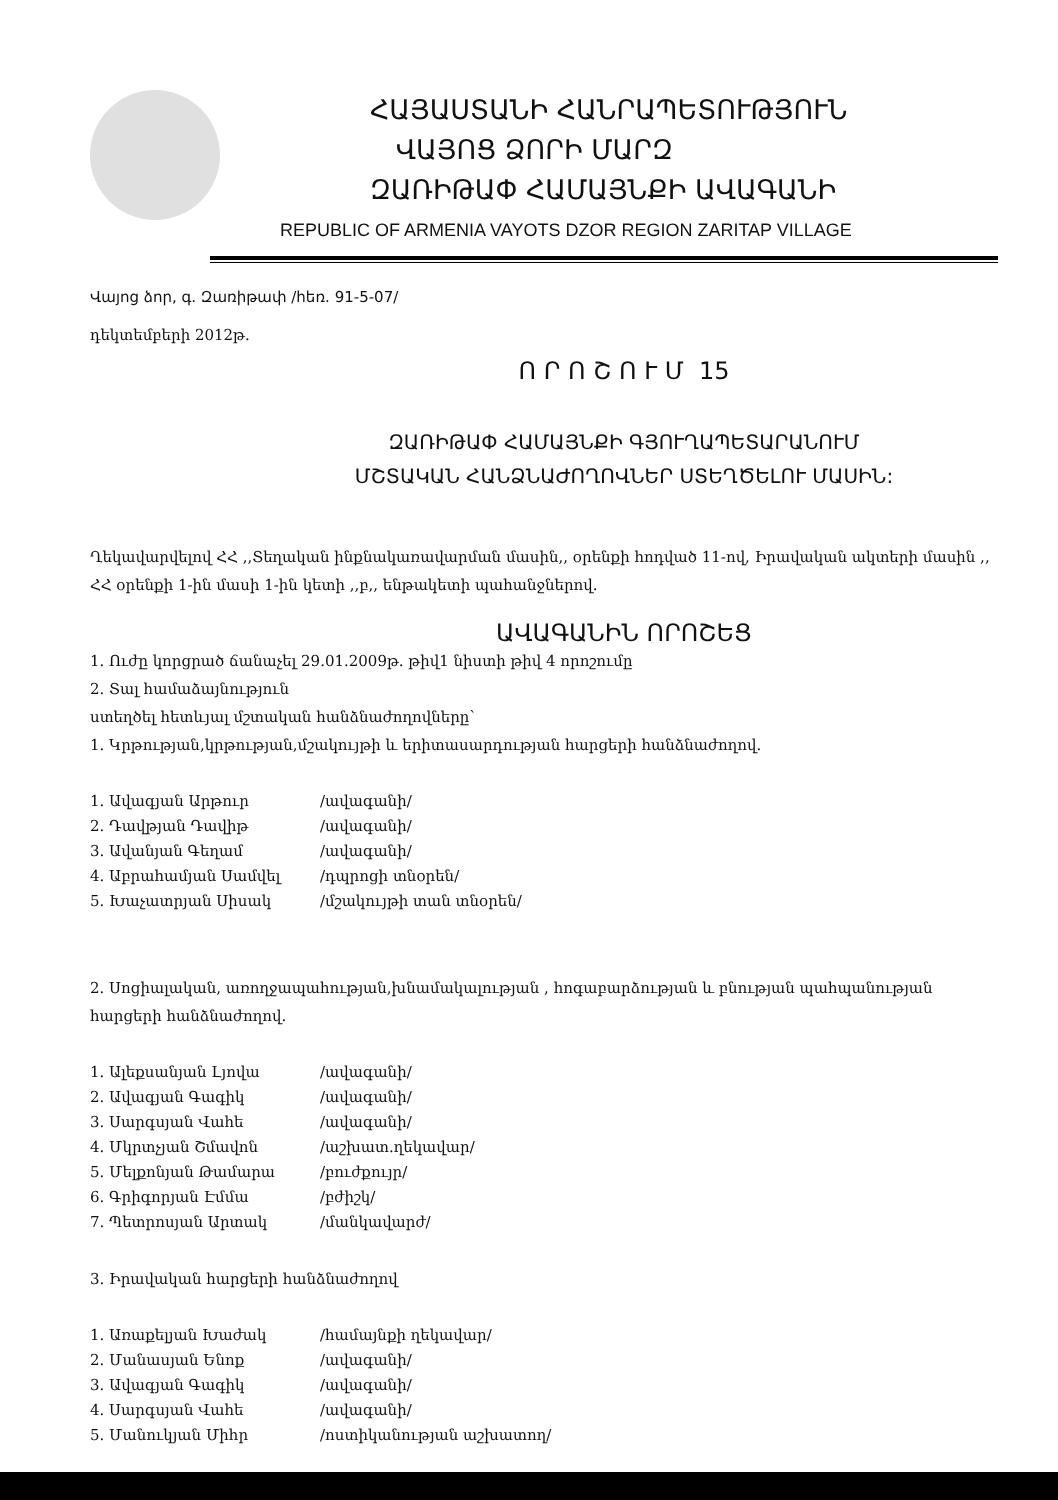ՀԱՅԱՍՏԱՆԻ ՀԱՆՐԱՊԵՏՈՒԹՅՈՒՆ
ՎԱՅՈՑ ՁՈՐԻ ՄԱՐԶ
ԶԱՌԻԹԱՓ ՀԱՄԱՅՆՔԻ ԱՎԱԳԱՆԻ
REPUBLIC OF ARMENIA VAYOTS DZOR REGION ZARITAP VILLAGE
Վայոց ձոր, գ. Զառիթափ /հեռ. 91-5-07/
դեկտեմբերի 2012թ.
Ո Ր Ո Շ Ո Ւ Մ 15
ԶԱՌԻԹԱՓ ՀԱՄԱՅՆՔԻ ԳՅՈՒՂԱՊԵՏԱՐԱՆՈՒՄ
ՄՇՏԱԿԱՆ ՀԱՆՁՆԱԺՈՂՈՎՆԵՐ ՍՏԵՂԾԵԼՈՒ ՄԱՍԻՆ:
Ղեկավարվելով ՀՀ ,,Տեղական ինքնակառավարման մասին,, օրենքի հոդված 11-ով, Իրավական ակտերի մասին ,, ՀՀ օրենքի 1-ին մասի 1-ին կետի ,,բ,, ենթակետի պահանջներով.
ԱՎԱԳԱՆԻՆ ՈՐՈՇԵՑ
1. Ուժը կորցրած ճանաչել 29.01.2009թ. թիվ1 նիստի թիվ 4 որոշումը
2. Տալ համաձայնություն
ստեղծել հետևյալ մշտական հանձնաժողովները՝
1. Կրթության,կրթության,մշակույթի և երիտասարդության հարցերի հանձնաժողով.
1. Ավագյան Արթուր /ավագանի/
2. Դավթյան Դավիթ /ավագանի/
3. Ավանյան Գեղամ /ավագանի/
4. Աբրահամյան Սամվել /դպրոցի տնօրեն/
5. Խաչատրյան Սիսակ /մշակույթի տան տնօրեն/
2. Սոցիալական, առողջապահության,խնամակալության , հոգաբարձության և բնության պահպանության հարցերի հանձնաժողով.
1. Ալեքսանյան Լյովա /ավագանի/
2. Ավագյան Գագիկ /ավագանի/
3. Սարգսյան Վահե /ավագանի/
4. Մկրտչյան Շմավոն /աշխատ.ղեկավար/
5. Մելքոնյան Թամարա /բուժքույր/
6. Գրիգորյան Էմմա /բժիշկ/
7. Պետրոսյան Արտակ /մանկավարժ/
3. Իրավական հարցերի հանձնաժողով
1. Առաքելյան Խաժակ /համայնքի ղեկավար/
2. Մանասյան Ենոք /ավագանի/
3. Ավագյան Գագիկ /ավագանի/
4. Սարգսյան Վահե /ավագանի/
5. Մանուկյան Միհր /ոստիկանության աշխատող/